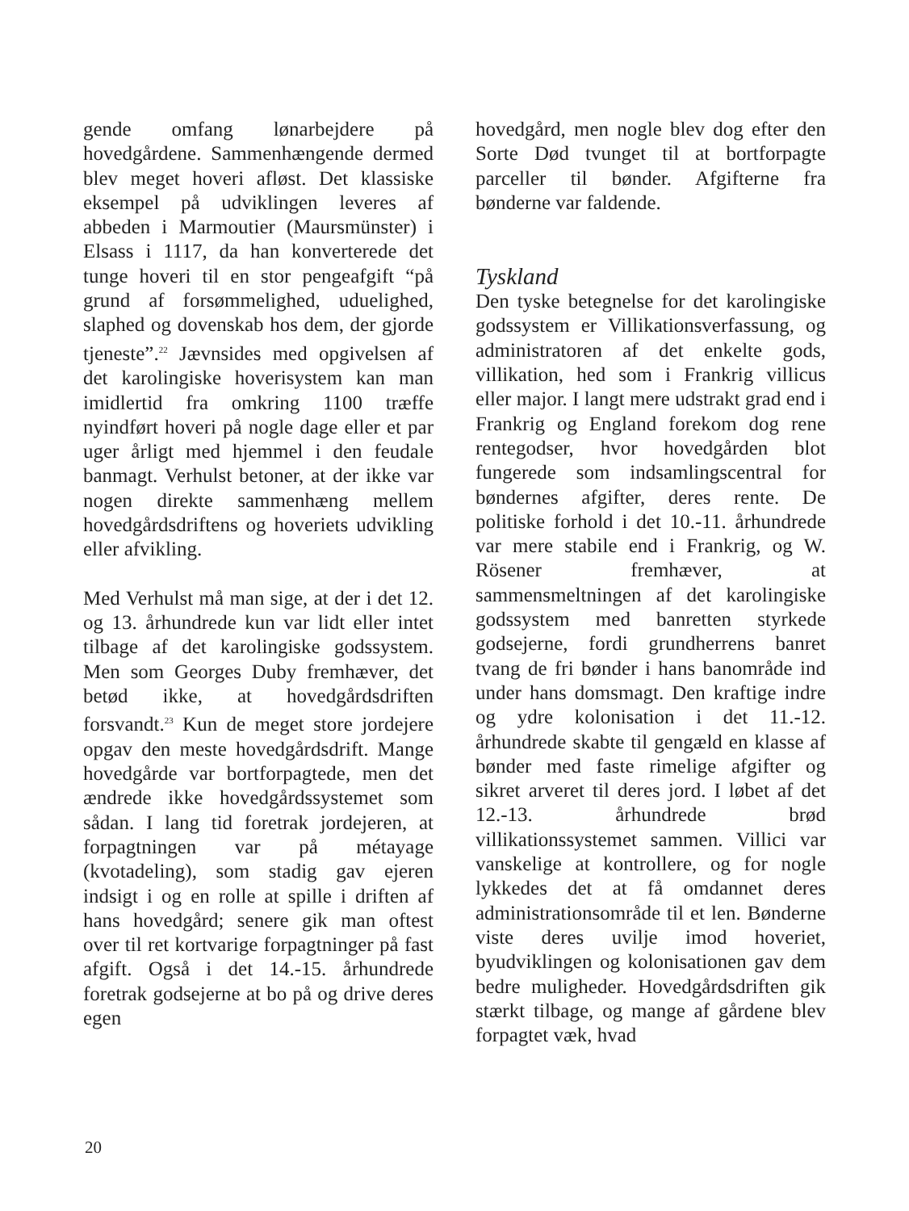gende omfang lønarbejdere på hovedgårdene. Sammenhængende dermed blev meget hoveri afløst. Det klassiske eksempel på udviklingen leveres af abbeden i Marmoutier (Maursmünster) i Elsass i 1117, da han konverterede det tunge hoveri til en stor pengeafgift “på grund af forsømmelighed, uduelighed, slaphed og dovenskab hos dem, der gjorde tjeneste”.<sup>22</sup> Jævnsides med opgivelsen af det karolingiske hoverisystem kan man imidlertid fra omkring 1100 træffe nyindført hoveri på nogle dage eller et par uger årligt med hjemmel i den feudale banmagt. Verhulst betoner, at der ikke var nogen direkte sammenhæng mellem hovedgårdsdriftens og hoveriets udvikling eller afvikling.
Med Verhulst må man sige, at der i det 12. og 13. århundrede kun var lidt eller intet tilbage af det karolingiske godssystem. Men som Georges Duby fremhæver, det betød ikke, at hovedgårdsdriften forsvandt.<sup>23</sup> Kun de meget store jordejere opgav den meste hovedgårdsdrift. Mange hovedgårde var bortforpagtede, men det ændrede ikke hovedgårdssystemet som sådan. I lang tid foretrak jordejeren, at forpagtningen var på métayage (kvotadeling), som stadig gav ejeren indsigt i og en rolle at spille i driften af hans hovedgård; senere gik man oftest over til ret kortvarige forpagtninger på fast afgift. Også i det 14.-15. århundrede foretrak godsejerne at bo på og drive deres egen
hovedgård, men nogle blev dog efter den Sorte Død tvunget til at bortforpagte parceller til bønder. Afgifterne fra bønderne var faldende.
Tyskland
Den tyske betegnelse for det karolingiske godssystem er Villikationsverfassung, og administratoren af det enkelte gods, villikation, hed som i Frankrig villicus eller major. I langt mere udstrakt grad end i Frankrig og England forekom dog rene rentegodser, hvor hovedgården blot fungerede som indsamlingscentral for bøndernes afgifter, deres rente. De politiske forhold i det 10.-11. århundrede var mere stabile end i Frankrig, og W. Rösener fremhæver, at sammensmeltningen af det karolingiske godssystem med banretten styrkede godsejerne, fordi grundherrens banret tvang de fri bønder i hans banområde ind under hans domsmagt. Den kraftige indre og ydre kolonisation i det 11.-12. århundrede skabte til gengæld en klasse af bønder med faste rimelige afgifter og sikret arveret til deres jord. I løbet af det 12.-13. århundrede brød villikationssystemet sammen. Villici var vanskelige at kontrollere, og for nogle lykkedes det at få omdannet deres administrationsområde til et len. Bønderne viste deres uvilje imod hoveriet, byudviklingen og kolonisationen gav dem bedre muligheder. Hovedgårdsdriften gik stærkt tilbage, og mange af gårdene blev forpagtet væk, hvad
20